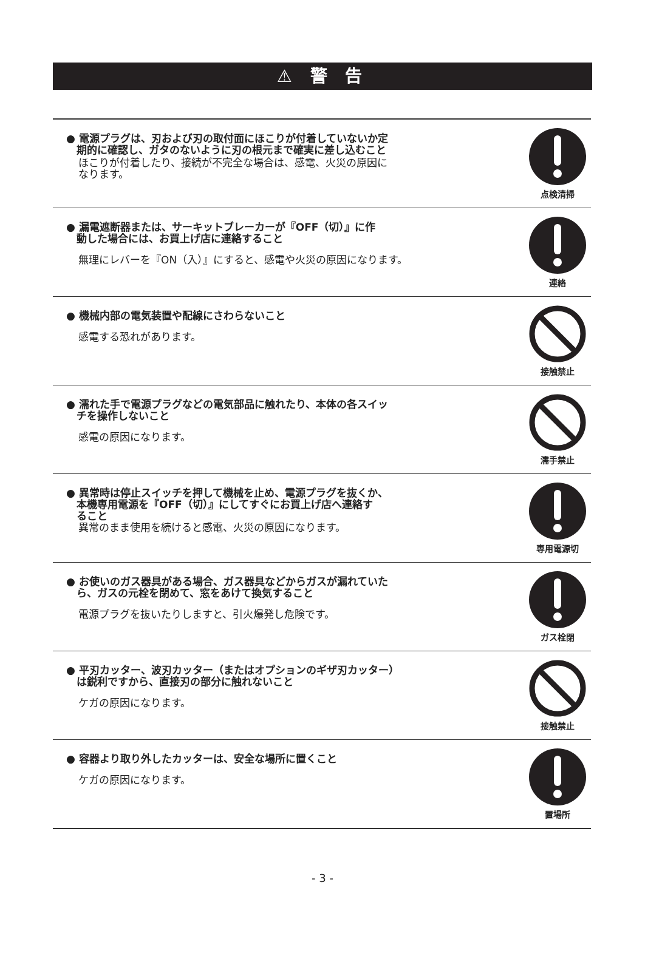⚠ 警 告
● 電源プラグは、刃および刃の取付面にほこりが付着していないか定
　期的に確認し、ガタのないように刃の根元まで確実に差し込むこと
ほこりが付着したり、接続が不完全な場合は、感電、火災の原因に
なります。
点検清掃
● 漏電遮断器または、サーキットブレーカーが『OFF（切）』に作
　動した場合には、お買上げ店に連絡すること
無理にレバーを『ON（入）』にすると、感電や火災の原因になります。
連絡
● 機械内部の電気装置や配線にさわらないこと
感電する恐れがあります。
接触禁止
● 濡れた手で電源プラグなどの電気部品に触れたり、本体の各スイッ
　チを操作しないこと
感電の原因になります。
濡手禁止
● 異常時は停止スイッチを押して機械を止め、電源プラグを抜くか、
　本機専用電源を『OFF（切）』にしてすぐにお買上げ店へ連絡す
　ること
異常のまま使用を続けると感電、火災の原因になります。
専用電源切
● お使いのガス器具がある場合、ガス器具などからガスが漏れていた
　ら、ガスの元栓を閉めて、窓をあけて換気すること
電源プラグを抜いたりしますと、引火爆発し危険です。
ガス栓閉
● 平刃カッター、波刃カッター（またはオプションのギザ刃カッター）
　は鋭利ですから、直接刃の部分に触れないこと
ケガの原因になります。
接触禁止
● 容器より取り外したカッターは、安全な場所に置くこと
ケガの原因になります。
置場所
- 3 -